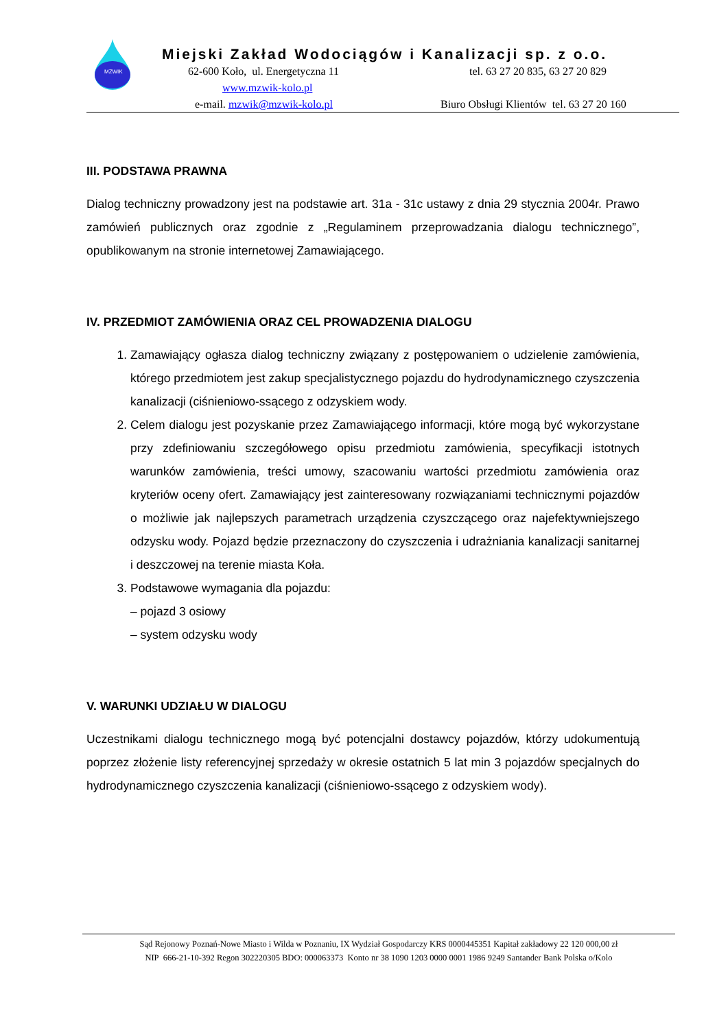MZWIK
Miejski Zakład Wodociągów i Kanalizacji sp. z o.o.
62-600 Koło, ul. Energetyczna 11 tel. 63 27 20 835, 63 27 20 829
www.mzwik-kolo.pl
e-mail. mzwik@mzwik-kolo.pl Biuro Obsługi Klientów tel. 63 27 20 160
III. PODSTAWA PRAWNA
Dialog techniczny prowadzony jest na podstawie art. 31a - 31c ustawy z dnia 29 stycznia 2004r. Prawo zamówień publicznych oraz zgodnie z „Regulaminem przeprowadzania dialogu technicznego”, opublikowanym na stronie internetowej Zamawiającego.
IV. PRZEDMIOT ZAMÓWIENIA ORAZ CEL PROWADZENIA DIALOGU
1. Zamawiający ogłasza dialog techniczny związany z postępowaniem o udzielenie zamówienia, którego przedmiotem jest zakup specjalistycznego pojazdu do hydrodynamicznego czyszczenia kanalizacji (ciśnieniowo-ssącego z odzyskiem wody.
2. Celem dialogu jest pozyskanie przez Zamawiającego informacji, które mogą być wykorzystane przy zdefiniowaniu szczegółowego opisu przedmiotu zamówienia, specyfikacji istotnych warunków zamówienia, treści umowy, szacowaniu wartości przedmiotu zamówienia oraz kryteriów oceny ofert. Zamawiający jest zainteresowany rozwiązaniami technicznymi pojazdów o możliwie jak najlepszych parametrach urządzenia czyszczącego oraz najefektywniejszego odzysku wody. Pojazd będzie przeznaczony do czyszczenia i udrażniania kanalizacji sanitarnej i deszczowej na terenie miasta Koła.
3. Podstawowe wymagania dla pojazdu:
– pojazd 3 osiowy
– system odzysku wody
V. WARUNKI UDZIAŁU W DIALOGU
Uczestnikami dialogu technicznego mogą być potencjalni dostawcy pojazdów, którzy udokumentują poprzez złożenie listy referencyjnej sprzedaży w okresie ostatnich 5 lat min 3 pojazdów specjalnych do hydrodynamicznego czyszczenia kanalizacji (ciśnieniowo-ssącego z odzyskiem wody).
Sąd Rejonowy Poznań-Nowe Miasto i Wilda w Poznaniu, IX Wydział Gospodarczy KRS 0000445351 Kapitał zakładowy 22 120 000,00 zł
NIP 666-21-10-392 Regon 302220305 BDO: 000063373 Konto nr 38 1090 1203 0000 0001 1986 9249 Santander Bank Polska o/Kolo